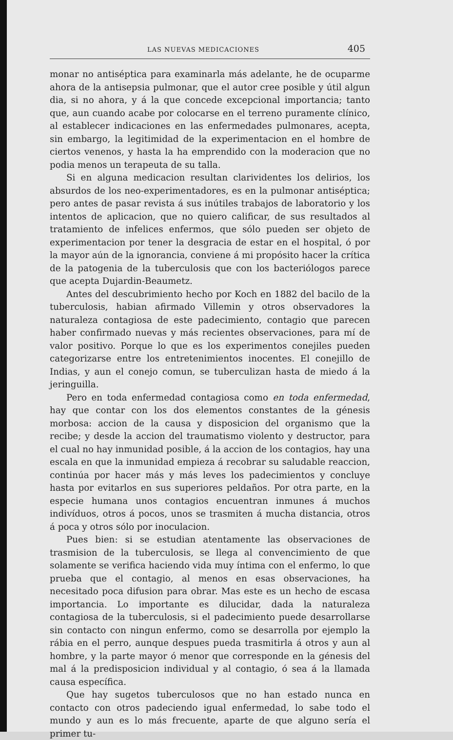LAS NUEVAS MEDICACIONES 405
monar no antiséptica para examinarla más adelante, he de ocuparme ahora de la antisepsia pulmonar, que el autor cree posible y útil algun dia, si no ahora, y á la que concede excepcional importancia; tanto que, aun cuando acabe por colocarse en el terreno puramente clínico, al establecer indicaciones en las enfermedades pulmonares, acepta, sin embargo, la legitimidad de la experimentacion en el hombre de ciertos venenos, y hasta la ha emprendido con la moderacion que no podia menos un terapeuta de su talla.
Si en alguna medicacion resultan clarividentes los delirios, los absurdos de los neo-experimentadores, es en la pulmonar antiséptica; pero antes de pasar revista á sus inútiles trabajos de laboratorio y los intentos de aplicacion, que no quiero calificar, de sus resultados al tratamiento de infelices enfermos, que sólo pueden ser objeto de experimentacion por tener la desgracia de estar en el hospital, ó por la mayor aún de la ignorancia, conviene á mi propósito hacer la crítica de la patogenia de la tuberculosis que con los bacteriólogos parece que acepta Dujardin-Beaumetz.
Antes del descubrimiento hecho por Koch en 1882 del bacilo de la tuberculosis, habian afirmado Villemin y otros observadores la naturaleza contagiosa de este padecimiento, contagio que parecen haber confirmado nuevas y más recientes observaciones, para mí de valor positivo. Porque lo que es los experimentos conejiles pueden categorizarse entre los entretenimientos inocentes. El conejillo de Indias, y aun el conejo comun, se tuberculizan hasta de miedo á la jeringuilla.
Pero en toda enfermedad contagiosa como en toda enfermedad, hay que contar con los dos elementos constantes de la génesis morbosa: accion de la causa y disposicion del organismo que la recibe; y desde la accion del traumatismo violento y destructor, para el cual no hay inmunidad posible, á la accion de los contagios, hay una escala en que la inmunidad empieza á recobrar su saludable reaccion, continúa por hacer más y más leves los padecimientos y concluye hasta por evitarlos en sus superiores peldaños. Por otra parte, en la especie humana unos contagios encuentran inmunes á muchos indivíduos, otros á pocos, unos se trasmiten á mucha distancia, otros á poca y otros sólo por inoculacion.
Pues bien: si se estudian atentamente las observaciones de trasmision de la tuberculosis, se llega al convencimiento de que solamente se verifica haciendo vida muy íntima con el enfermo, lo que prueba que el contagio, al menos en esas observaciones, ha necesitado poca difusion para obrar. Mas este es un hecho de escasa importancia. Lo importante es dilucidar, dada la naturaleza contagiosa de la tuberculosis, si el padecimiento puede desarrollarse sin contacto con ningun enfermo, como se desarrolla por ejemplo la rábia en el perro, aunque despues pueda trasmitirla á otros y aun al hombre, y la parte mayor ó menor que corresponde en la génesis del mal á la predisposicion individual y al contagio, ó sea á la llamada causa específica.
Que hay sugetos tuberculosos que no han estado nunca en contacto con otros padeciendo igual enfermedad, lo sabe todo el mundo y aun es lo más frecuente, aparte de que alguno sería el primer tu-